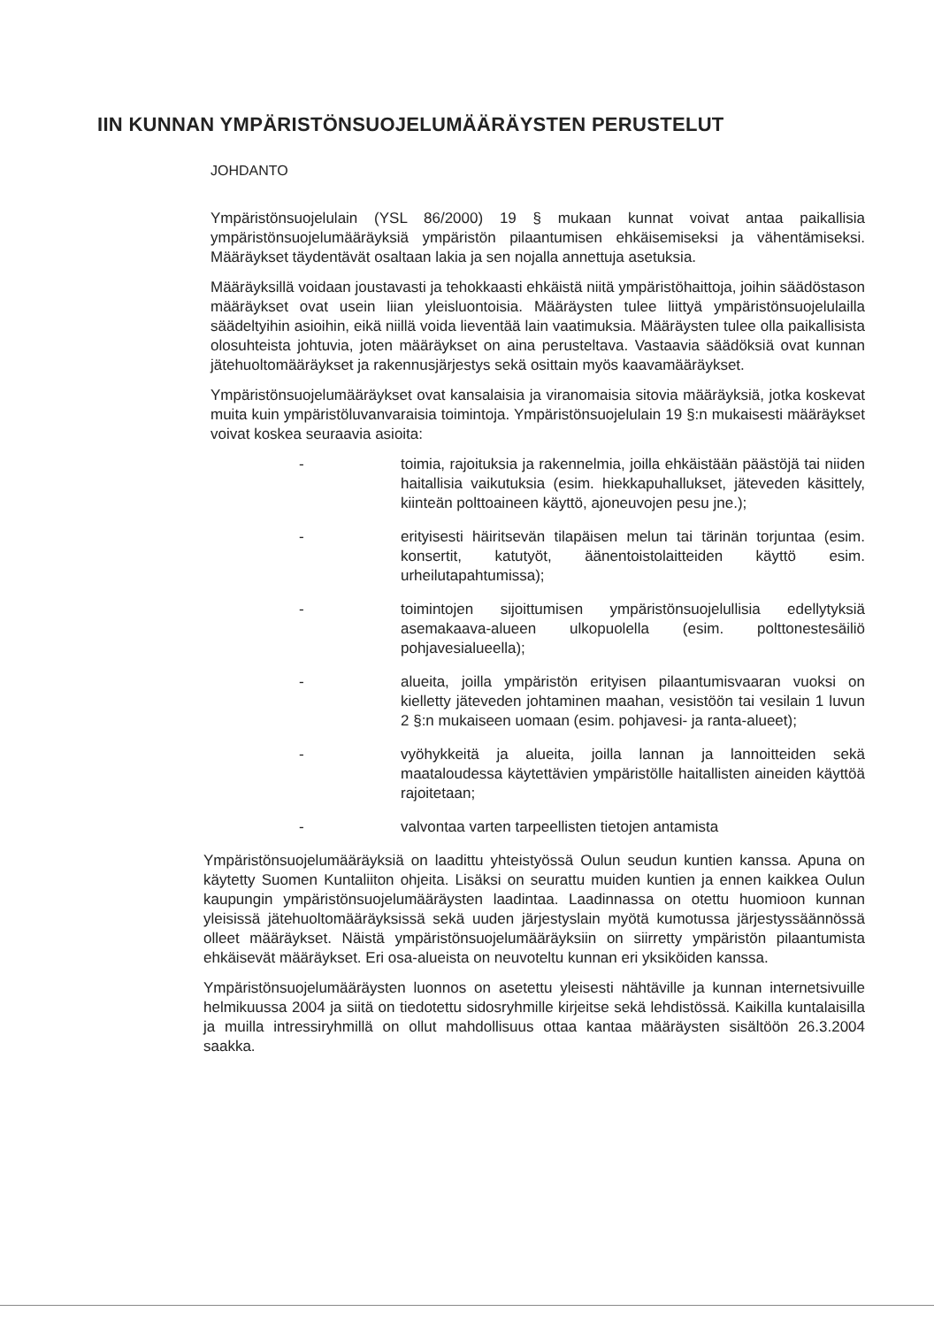IIN KUNNAN YMPÄRISTÖNSUOJELUMÄÄRÄYSTEN PERUSTELUT
JOHDANTO
Ympäristönsuojelulain (YSL 86/2000) 19 § mukaan kunnat voivat antaa paikallisia ympäristönsuojelumääräyksiä ympäristön pilaantumisen ehkäisemiseksi ja vähentämiseksi. Määräykset täydentävät osaltaan lakia ja sen nojalla annettuja asetuksia.
Määräyksillä voidaan joustavasti ja tehokkaasti ehkäistä niitä ympäristöhaittoja, joihin säädöstason määräykset ovat usein liian yleisluontoisia. Määräysten tulee liittyä ympäristönsuojelulailla säädeltyihin asioihin, eikä niillä voida lieventää lain vaatimuksia. Määräysten tulee olla paikallisista olosuhteista johtuvia, joten määräykset on aina perusteltava. Vastaavia säädöksiä ovat kunnan jätehuoltomääräykset ja rakennusjärjestys sekä osittain myös kaavamääräykset.
Ympäristönsuojelumääräykset ovat kansalaisia ja viranomaisia sitovia määräyksiä, jotka koskevat muita kuin ympäristöluvanvaraisia toimintoja. Ympäristönsuojelulain 19 §:n mukaisesti määräykset voivat koskea seuraavia asioita:
- toimia, rajoituksia ja rakennelmia, joilla ehkäistään päästöjä tai niiden haitallisia vaikutuksia (esim. hiekkapuhallukset, jäteveden käsittely, kiinteän polttoaineen käyttö, ajoneuvojen pesu jne.);
- erityisesti häiritsevän tilapäisen melun tai tärinän torjuntaa (esim. konsertit, katutyöt, äänentoistolaitteiden käyttö esim. urheilutapahtumissa);
- toimintojen sijoittumisen ympäristönsuojelullisia edellytyksiä asemakaava-alueen ulkopuolella (esim. polttonestesäiliö pohjavesialueella);
- alueita, joilla ympäristön erityisen pilaantumisvaaran vuoksi on kielletty jäteveden johtaminen maahan, vesistöön tai vesilain 1 luvun 2 §:n mukaiseen uomaan (esim. pohjavesi- ja ranta-alueet);
- vyöhykkeitä ja alueita, joilla lannan ja lannoitteiden sekä maataloudessa käytettävien ympäristölle haitallisten aineiden käyttöä rajoitetaan;
- valvontaa varten tarpeellisten tietojen antamista
Ympäristönsuojelumääräyksiä on laadittu yhteistyössä Oulun seudun kuntien kanssa. Apuna on käytetty Suomen Kuntaliiton ohjeita. Lisäksi on seurattu muiden kuntien ja ennen kaikkea Oulun kaupungin ympäristönsuojelumääräysten laadintaa. Laadinnassa on otettu huomioon kunnan yleisissä jätehuoltomääräyksissä sekä uuden järjestyslain myötä kumotussa järjestyssäännössä olleet määräykset. Näistä ympäristönsuojelumääräyksiin on siirretty ympäristön pilaantumista ehkäisevät määräykset. Eri osa-alueista on neuvoteltu kunnan eri yksiköiden kanssa.
Ympäristönsuojelumääräysten luonnos on asetettu yleisesti nähtäville ja kunnan internetsivuille helmikuussa 2004 ja siitä on tiedotettu sidosryhmille kirjeitse sekä lehdistössä. Kaikilla kuntalaisilla ja muilla intressiryhmillä on ollut mahdollisuus ottaa kantaa määräysten sisältöön 26.3.2004 saakka.